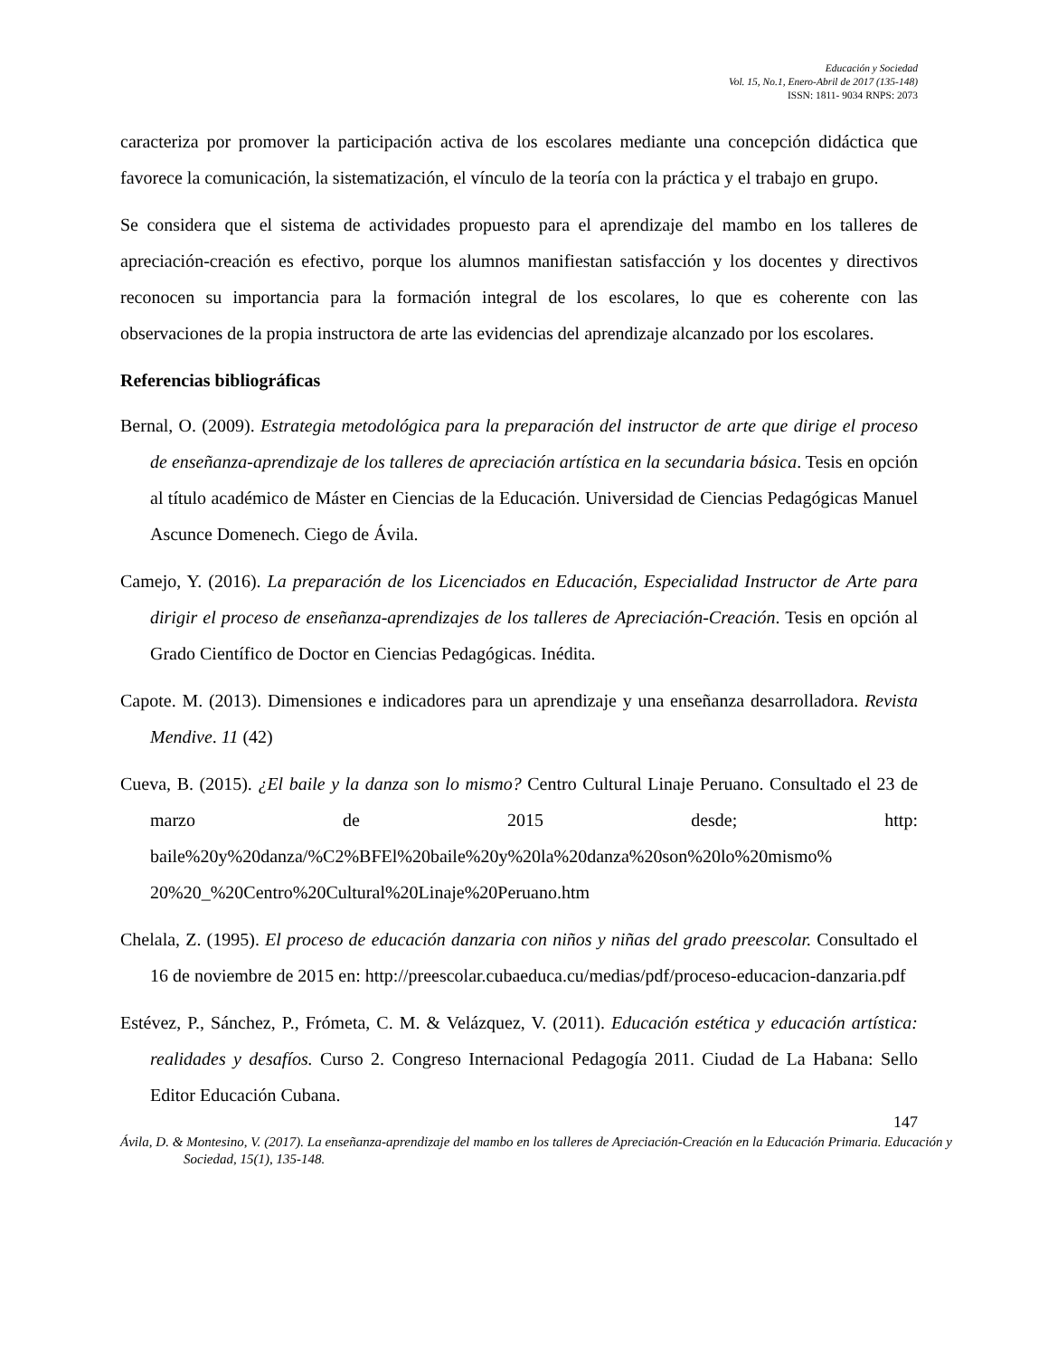Educación y Sociedad
Vol. 15, No.1, Enero-Abril de 2017 (135-148)
ISSN: 1811- 9034 RNPS: 2073
caracteriza por promover la participación activa de los escolares mediante una concepción didáctica que favorece la comunicación, la sistematización, el vínculo de la teoría con la práctica y el trabajo en grupo.
Se considera que el sistema de actividades propuesto para el aprendizaje del mambo en los talleres de apreciación-creación es efectivo, porque los alumnos manifiestan satisfacción y los docentes y directivos reconocen su importancia para la formación integral de los escolares, lo que es coherente con las observaciones de la propia instructora de arte las evidencias del aprendizaje alcanzado por los escolares.
Referencias bibliográficas
Bernal, O. (2009). Estrategia metodológica para la preparación del instructor de arte que dirige el proceso de enseñanza-aprendizaje de los talleres de apreciación artística en la secundaria básica. Tesis en opción al título académico de Máster en Ciencias de la Educación. Universidad de Ciencias Pedagógicas Manuel Ascunce Domenech. Ciego de Ávila.
Camejo, Y. (2016). La preparación de los Licenciados en Educación, Especialidad Instructor de Arte para dirigir el proceso de enseñanza-aprendizajes de los talleres de Apreciación-Creación. Tesis en opción al Grado Científico de Doctor en Ciencias Pedagógicas. Inédita.
Capote. M. (2013). Dimensiones e indicadores para un aprendizaje y una enseñanza desarrolladora. Revista Mendive. 11 (42)
Cueva, B. (2015). ¿El baile y la danza son lo mismo? Centro Cultural Linaje Peruano. Consultado el 23 de marzo de 2015 desde; http: baile%20y%20danza/%C2%BFEl%20baile%20y%20la%20danza%20son%20lo%20mismo% 20%20_%20Centro%20Cultural%20Linaje%20Peruano.htm
Chelala, Z. (1995). El proceso de educación danzaria con niños y niñas del grado preescolar. Consultado el 16 de noviembre de 2015 en: http://preescolar.cubaeduca.cu/medias/pdf/proceso-educacion-danzaria.pdf
Estévez, P., Sánchez, P., Frómeta, C. M. & Velázquez, V. (2011). Educación estética y educación artística: realidades y desafíos. Curso 2. Congreso Internacional Pedagogía 2011. Ciudad de La Habana: Sello Editor Educación Cubana.
147
Ávila, D. & Montesino, V. (2017). La enseñanza-aprendizaje del mambo en los talleres de Apreciación-Creación en la Educación Primaria. Educación y Sociedad, 15(1), 135-148.